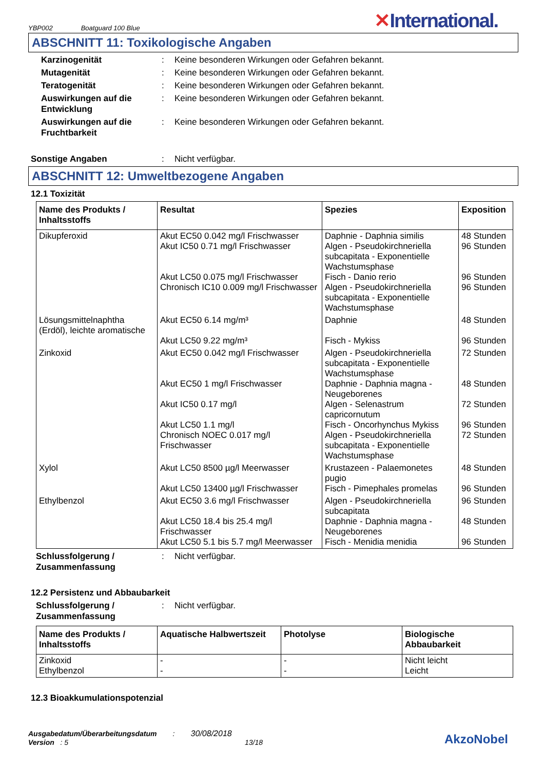YBP002 Boatguard 100 Blue
✕International.
ABSCHNITT 11: Toxikologische Angaben
Karzinogenität : Keine besonderen Wirkungen oder Gefahren bekannt.
Mutagenität : Keine besonderen Wirkungen oder Gefahren bekannt.
Teratogenität : Keine besonderen Wirkungen oder Gefahren bekannt.
Auswirkungen auf die Entwicklung
: Keine besonderen Wirkungen oder Gefahren bekannt.
Auswirkungen auf die Fruchtbarkeit
: Keine besonderen Wirkungen oder Gefahren bekannt.
Sonstige Angaben : Nicht verfügbar.
ABSCHNITT 12: Umweltbezogene Angaben
12.1 Toxizität
| Name des Produkts / Inhaltsstoffs | Resultat | Spezies | Exposition |
| --- | --- | --- | --- |
| Dikupferoxid | Akut EC50 0.042 mg/l Frischwasser Akut IC50 0.71 mg/l Frischwasser Akut LC50 0.075 mg/l Frischwasser Chronisch IC10 0.009 mg/l Frischwasser | Daphnie - Daphnia similis Algen - Pseudokirchneriella subcapitata - Exponentielle Wachstumsphase Fisch - Danio rerio Algen - Pseudokirchneriella subcapitata - Exponentielle Wachstumsphase | 48 Stunden 96 Stunden 96 Stunden 96 Stunden |
| Lösungsmittelnaphtha (Erdöl), leichte aromatische | Akut EC50 6.14 mg/m³ Akut LC50 9.22 mg/m³ | Daphnie Fisch - Mykiss | 48 Stunden 96 Stunden |
| Zinkoxid | Akut EC50 0.042 mg/l Frischwasser Akut EC50 1 mg/l Frischwasser Akut IC50 0.17 mg/l Akut LC50 1.1 mg/l Chronisch NOEC 0.017 mg/l Frischwasser | Algen - Pseudokirchneriella subcapitata - Exponentielle Wachstumsphase Daphnie - Daphnia magna - Neugeborenes Algen - Selenastrum capricornutum Fisch - Oncorhynchus Mykiss Algen - Pseudokirchneriella subcapitata - Exponentielle Wachstumsphase | 72 Stunden 48 Stunden 72 Stunden 96 Stunden 72 Stunden |
| Xylol | Akut LC50 8500 µg/l Meerwasser Akut LC50 13400 µg/l Frischwasser | Krustazeen - Palaemonetes pugio Fisch - Pimephales promelas | 48 Stunden 96 Stunden |
| Ethylbenzol | Akut EC50 3.6 mg/l Frischwasser Akut LC50 18.4 bis 25.4 mg/l Frischwasser Akut LC50 5.1 bis 5.7 mg/l Meerwasser | Algen - Pseudokirchneriella subcapitata Daphnie - Daphnia magna - Neugeborenes Fisch - Menidia menidia | 96 Stunden 48 Stunden 96 Stunden |
Schlussfolgerung / Zusammenfassung
: Nicht verfügbar.
12.2 Persistenz und Abbaubarkeit
Schlussfolgerung / Zusammenfassung
: Nicht verfügbar.
| Name des Produkts / Inhaltsstoffs | Aquatische Halbwertszeit | Photolyse | Biologische Abbaubarkeit |
| --- | --- | --- | --- |
| Zinkoxid Ethylbenzol | - - | - - | Nicht leicht Leicht |
12.3 Bioakkumulationspotenzial
Ausgabedatum/Überarbeitungsdatum : 30/08/2018
Version : 5 13/18
AkzoNobel